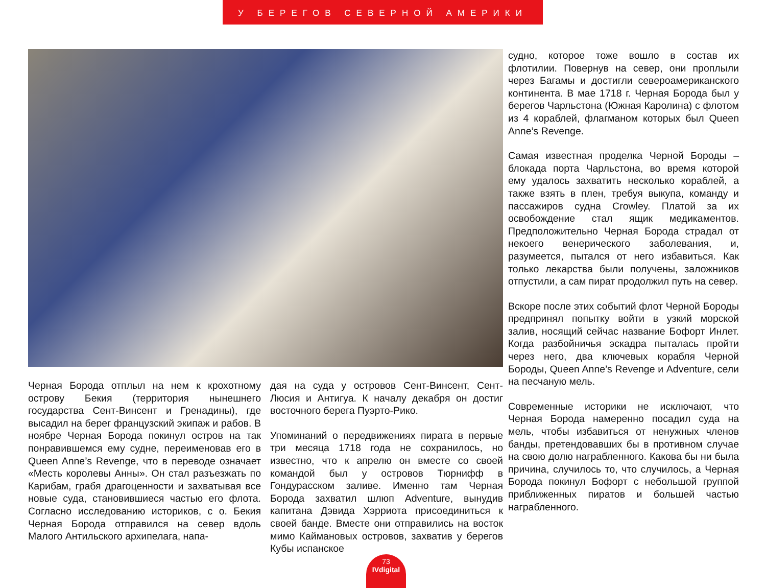У БЕРЕГОВ СЕВЕРНОЙ АМЕРИКИ
Черная Борода отплыл на нем к крохотному острову Бекия (территория нынешнего государства Сент-Винсент и Гренадины), где высадил на берег французский экипаж и рабов. В ноябре Черная Борода покинул остров на так понравившемся ему судне, переименовав его в Queen Anne’s Revenge, что в переводе означает «Месть королевы Анны». Он стал разъезжать по Карибам, грабя драгоценности и захватывая все новые суда, становившиеся частью его флота. Согласно исследованию историков, с о. Бекия Черная Борода отправился на север вдоль Малого Антильского архипелага, напа-
дая на суда у островов Сент-Винсент, Сент-Люсия и Антигуа. К началу декабря он достиг восточного берега Пуэрто-Рико.
Упоминаний о передвижениях пирата в первые три месяца 1718 года не сохранилось, но известно, что к апрелю он вместе со своей командой был у островов Тюрнифф в Гондурасском заливе. Именно там Черная Борода захватил шлюп Adventure, вынудив капитана Дэвида Хэрриота присоединиться к своей банде. Вместе они отправились на восток мимо Каймановых островов, захватив у берегов Кубы испанское
судно, которое тоже вошло в состав их флотилии. Повернув на север, они проплыли через Багамы и достигли североамериканского континента. В мае 1718 г. Черная Борода был у берегов Чарльстона (Южная Каролина) с флотом из 4 кораблей, флагманом которых был Queen Anne’s Revenge.
Самая известная проделка Черной Бороды – блокада порта Чарльстона, во время которой ему удалось захватить несколько кораблей, а также взять в плен, требуя выкупа, команду и пассажиров судна Crowley. Платой за их освобождение стал ящик медикаментов. Предположительно Черная Борода страдал от некоего венерического заболевания, и, разумеется, пытался от него избавиться. Как только лекарства были получены, заложников отпустили, а сам пират продолжил путь на север.
Вскоре после этих событий флот Черной Бороды предпринял попытку войти в узкий морской залив, носящий сейчас название Бофорт Инлет. Когда разбойничья эскадра пыталась пройти через него, два ключевых корабля Черной Бороды, Queen Anne’s Revenge и Adventure, сели на песчаную мель.
Современные историки не исключают, что Черная Борода намеренно посадил суда на мель, чтобы избавиться от ненужных членов банды, претендовавших бы в противном случае на свою долю награбленного. Какова бы ни была причина, случилось то, что случилось, а Черная Борода покинул Бофорт с небольшой группой приближенных пиратов и большей частью награбленного.
73
IVdigital